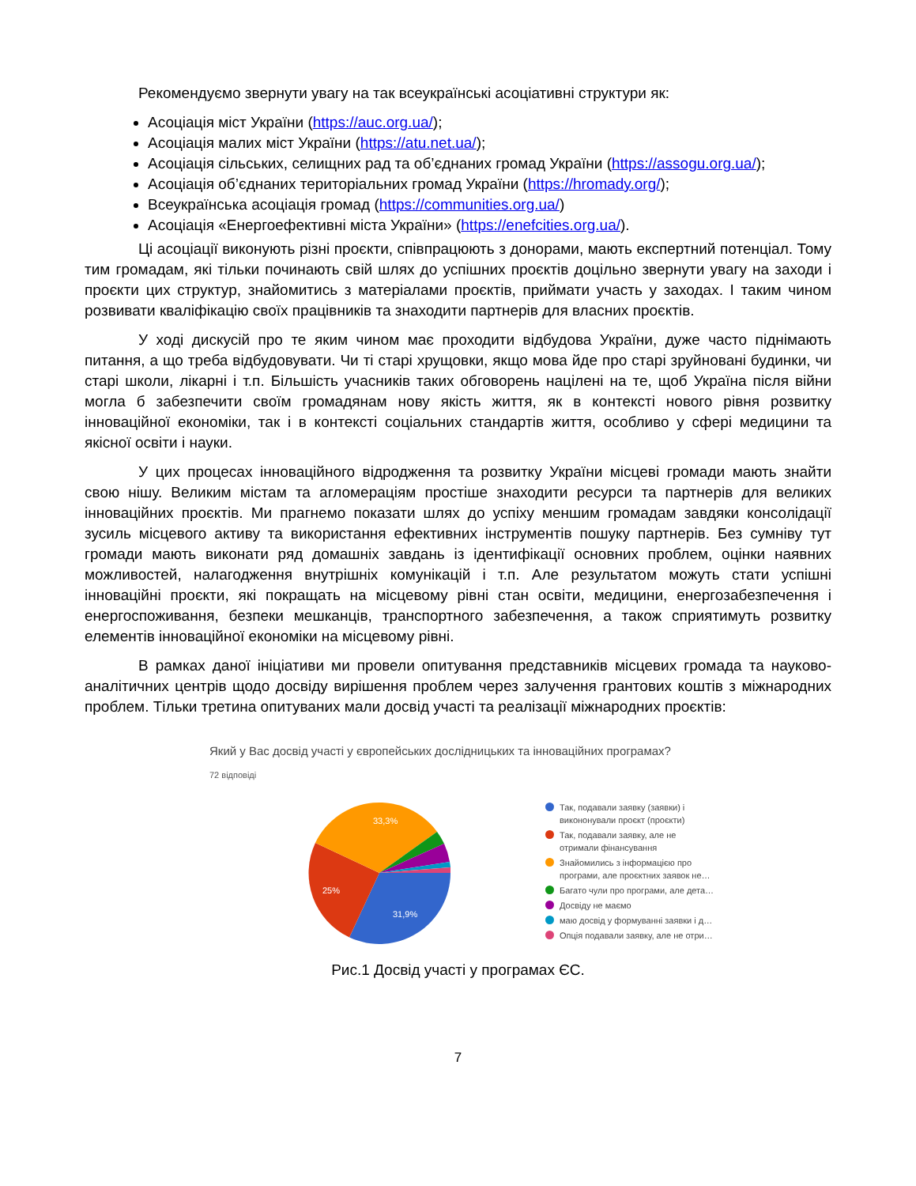Рекомендуємо звернути увагу на так всеукраїнські асоціативні структури як:
Асоціація міст України (https://auc.org.ua/);
Асоціація малих міст України (https://atu.net.ua/);
Асоціація сільських, селищних рад та об’єднаних громад України (https://assogu.org.ua/);
Асоціація об’єднаних територіальних громад України (https://hromady.org/);
Всеукраїнська асоціація громад (https://communities.org.ua/)
Асоціація «Енергоефективні міста України» (https://enefcities.org.ua/).
Ці асоціації виконують різні проєкти, співпрацюють з донорами, мають експертний потенціал. Тому тим громадам, які тільки починають свій шлях до успішних проєктів доцільно звернути увагу на заходи і проєкти цих структур, знайомитись з матеріалами проєктів, приймати участь у заходах. І таким чином розвивати кваліфікацію своїх працівників та знаходити партнерів для власних проєктів.
У ході дискусій про те яким чином має проходити відбудова України, дуже часто піднімають питання, а що треба відбудовувати. Чи ті старі хрущовки, якщо мова йде про старі зруйновані будинки, чи старі школи, лікарні і т.п. Більшість учасників таких обговорень націлені на те, щоб Україна після війни могла б забезпечити своїм громадянам нову якість життя, як в контексті нового рівня розвитку інноваційної економіки, так і в контексті соціальних стандартів життя, особливо у сфері медицини та якісної освіти і науки.
У цих процесах інноваційного відродження та розвитку України місцеві громади мають знайти свою нішу. Великим містам та агломераціям простіше знаходити ресурси та партнерів для великих інноваційних проєктів. Ми прагнемо показати шлях до успіху меншим громадам завдяки консолідації зусиль місцевого активу та використання ефективних інструментів пошуку партнерів. Без сумніву тут громади мають виконати ряд домашніх завдань із ідентифікації основних проблем, оцінки наявних можливостей, налагодження внутрішніх комунікацій і т.п. Але результатом можуть стати успішні інноваційні проєкти, які покращать на місцевому рівні стан освіти, медицини, енергозабезпечення і енергоспоживання, безпеки мешканців, транспортного забезпечення, а також сприятимуть розвитку елементів інноваційної економіки на місцевому рівні.
В рамках даної ініціативи ми провели опитування представників місцевих громада та науково-аналітичних центрів щодо досвіду вирішення проблем через залучення грантових коштів з міжнародних проблем. Тільки третина опитуваних мали досвід участі та реалізації міжнародних проєктів:
Який у Вас досвід участі у європейських дослідницьких та інноваційних програмах?
72 відповіді
33,3%
25%
31,9%
Так, подавали заявку (заявки) і
викононували проєкт (проєкти)
Так, подавали заявку, але не
отримали фінансування
Знайомились з інформацією про
програми, але проєктних заявок не…
Багато чули про програми, але дета…
Досвіду не маємо
маю досвід у формуванні заявки і д…
Опція подавали заявку, але не отри…
Рис.1 Досвід участі у програмах ЄС.
7